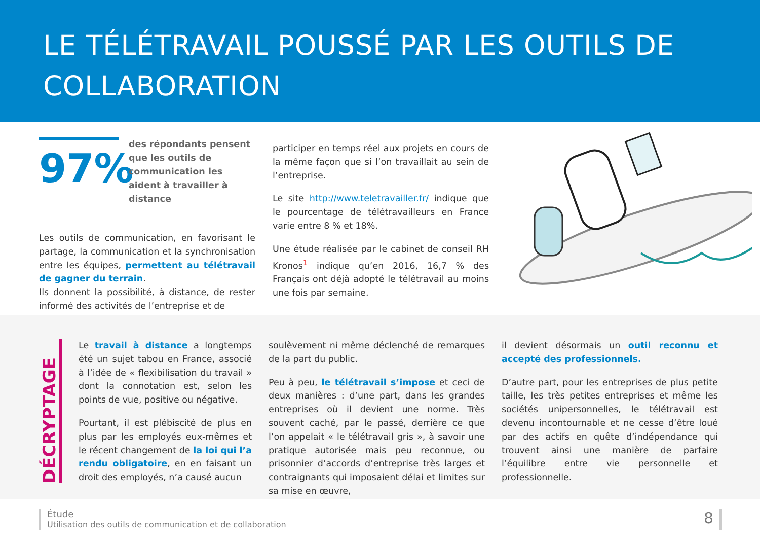LE TÉLÉTRAVAIL POUSSÉ PAR LES OUTILS DE COLLABORATION
97%
des répondants pensent que les outils de communication les aident à travailler à distance
Les outils de communication, en favorisant le partage, la communication et la synchronisation entre les équipes, permettent au télétravail de gagner du terrain.
Ils donnent la possibilité, à distance, de rester informé des activités de l’entreprise et de
participer en temps réel aux projets en cours de la même façon que si l’on travaillait au sein de l’entreprise.
Le site http://www.teletravailler.fr/ indique que le pourcentage de télétravailleurs en France varie entre 8 % et 18%.
Une étude réalisée par le cabinet de conseil RH Kronos<sup>1</sup> indique qu’en 2016, 16,7 % des Français ont déjà adopté le télétravail au moins une fois par semaine.
DÉCRYPTAGE
Le travail à distance a longtemps été un sujet tabou en France, associé à l’idée de « flexibilisation du travail » dont la connotation est, selon les points de vue, positive ou négative.
Pourtant, il est plébiscité de plus en plus par les employés eux-mêmes et le récent changement de la loi qui l’a rendu obligatoire, en en faisant un droit des employés, n’a causé aucun
soulèvement ni même déclenché de remarques de la part du public.
Peu à peu, le télétravail s’impose et ceci de deux manières : d’une part, dans les grandes entreprises où il devient une norme. Très souvent caché, par le passé, derrière ce que l’on appelait « le télétravail gris », à savoir une pratique autorisée mais peu reconnue, ou prisonnier d’accords d’entreprise très larges et contraignants qui imposaient délai et limites sur sa mise en œuvre,
il devient désormais un outil reconnu et accepté des professionnels.
D’autre part, pour les entreprises de plus petite taille, les très petites entreprises et même les sociétés unipersonnelles, le télétravail est devenu incontournable et ne cesse d’être loué par des actifs en quête d’indépendance qui trouvent ainsi une manière de parfaire l’équilibre entre vie personnelle et professionnelle.
Étude
Utilisation des outils de communication et de collaboration
8